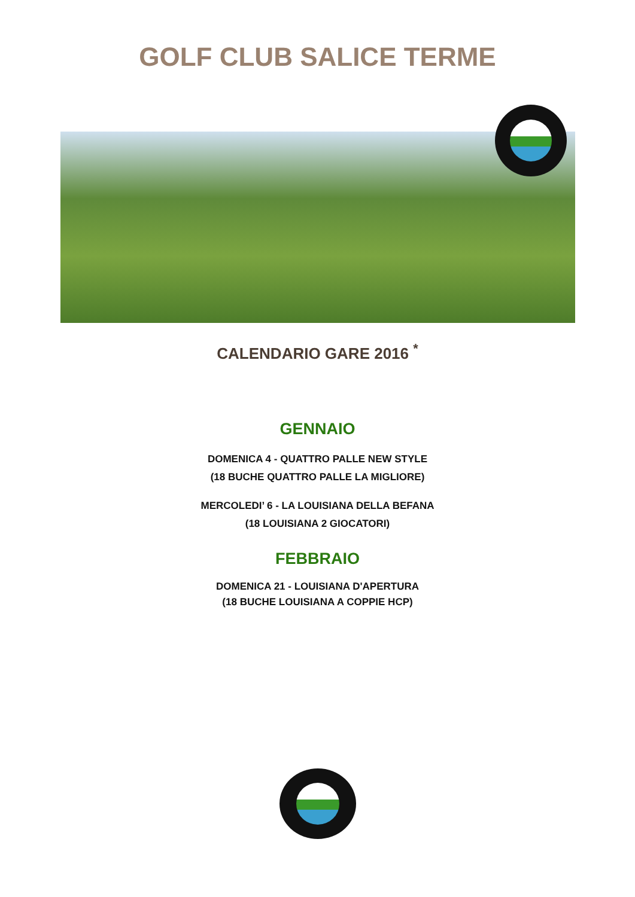GOLF CLUB SALICE TERME
CALENDARIO GARE 2016 <sup>*</sup>
GENNAIO
DOMENICA 4 - QUATTRO PALLE NEW STYLE
(18 BUCHE QUATTRO PALLE LA MIGLIORE)
MERCOLEDI’ 6 - LA LOUISIANA DELLA BEFANA
(18 LOUISIANA 2 GIOCATORI)
FEBBRAIO
DOMENICA 21 - LOUISIANA D'APERTURA
(18 BUCHE LOUISIANA A COPPIE HCP)